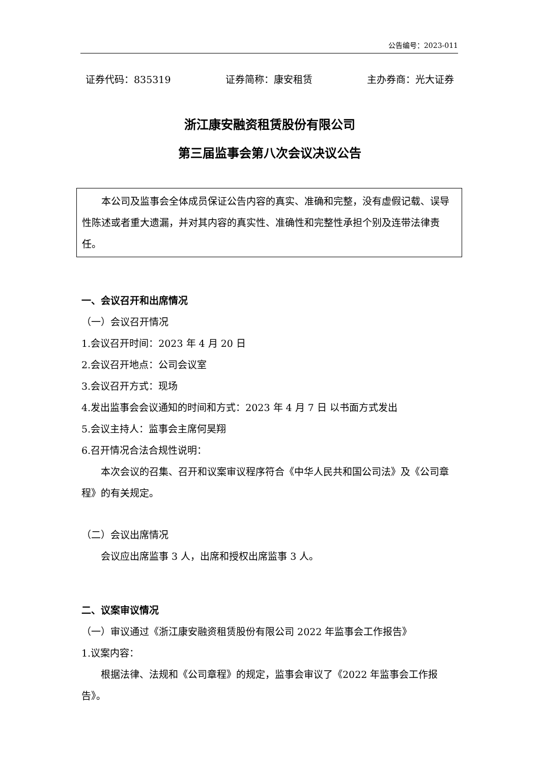公告编号：2023-011
证券代码：835319 证券简称：康安租赁 主办券商：光大证券
浙江康安融资租赁股份有限公司
第三届监事会第八次会议决议公告
本公司及监事会全体成员保证公告内容的真实、准确和完整，没有虚假记载、误导性陈述或者重大遗漏，并对其内容的真实性、准确性和完整性承担个别及连带法律责任。
一、会议召开和出席情况
（一）会议召开情况
1.会议召开时间：2023 年 4 月 20 日
2.会议召开地点：公司会议室
3.会议召开方式：现场
4.发出监事会会议通知的时间和方式：2023 年 4 月 7 日 以书面方式发出
5.会议主持人：监事会主席何昊翔
6.召开情况合法合规性说明：
本次会议的召集、召开和议案审议程序符合《中华人民共和国公司法》及《公司章程》的有关规定。
（二）会议出席情况
会议应出席监事 3 人，出席和授权出席监事 3 人。
二、议案审议情况
（一）审议通过《浙江康安融资租赁股份有限公司 2022 年监事会工作报告》
1.议案内容：
根据法律、法规和《公司章程》的规定，监事会审议了《2022 年监事会工作报告》。